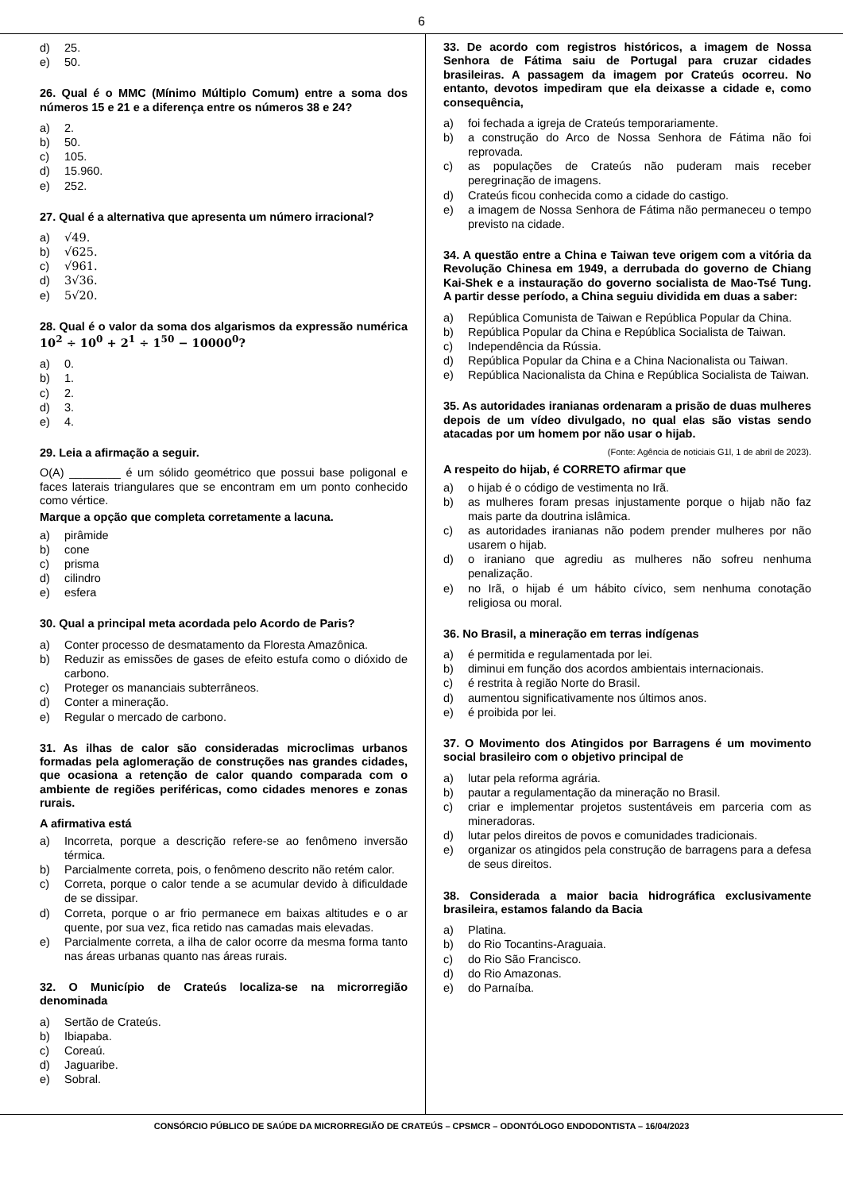6
d) 25.
e) 50.
26. Qual é o MMC (Mínimo Múltiplo Comum) entre a soma dos números 15 e 21 e a diferença entre os números 38 e 24?
a) 2.
b) 50.
c) 105.
d) 15.960.
e) 252.
27. Qual é a alternativa que apresenta um número irracional?
a) √49.
b) √625.
c) √961.
d) 3√36.
e) 5√20.
28. Qual é o valor da soma dos algarismos da expressão numérica 10<sup>2</sup> ÷ 10<sup>0</sup> + 2<sup>1</sup> ÷ 1<sup>50</sup> − 10000<sup>0</sup>?
a) 0.
b) 1.
c) 2.
d) 3.
e) 4.
29. Leia a afirmação a seguir.
O(A) ________ é um sólido geométrico que possui base poligonal e faces laterais triangulares que se encontram em um ponto conhecido como vértice.
Marque a opção que completa corretamente a lacuna.
a) pirâmide
b) cone
c) prisma
d) cilindro
e) esfera
30. Qual a principal meta acordada pelo Acordo de Paris?
a) Conter processo de desmatamento da Floresta Amazônica.
b) Reduzir as emissões de gases de efeito estufa como o dióxido de carbono.
c) Proteger os mananciais subterrâneos.
d) Conter a mineração.
e) Regular o mercado de carbono.
31. As ilhas de calor são consideradas microclimas urbanos formadas pela aglomeração de construções nas grandes cidades, que ocasiona a retenção de calor quando comparada com o ambiente de regiões periféricas, como cidades menores e zonas rurais.
A afirmativa está
a) Incorreta, porque a descrição refere-se ao fenômeno inversão térmica.
b) Parcialmente correta, pois, o fenômeno descrito não retém calor.
c) Correta, porque o calor tende a se acumular devido à dificuldade de se dissipar.
d) Correta, porque o ar frio permanece em baixas altitudes e o ar quente, por sua vez, fica retido nas camadas mais elevadas.
e) Parcialmente correta, a ilha de calor ocorre da mesma forma tanto nas áreas urbanas quanto nas áreas rurais.
32. O Município de Crateús localiza-se na microrregião denominada
a) Sertão de Crateús.
b) Ibiapaba.
c) Coreaú.
d) Jaguaribe.
e) Sobral.
33. De acordo com registros históricos, a imagem de Nossa Senhora de Fátima saiu de Portugal para cruzar cidades brasileiras. A passagem da imagem por Crateús ocorreu. No entanto, devotos impediram que ela deixasse a cidade e, como consequência,
a) foi fechada a igreja de Crateús temporariamente.
b) a construção do Arco de Nossa Senhora de Fátima não foi reprovada.
c) as populações de Crateús não puderam mais receber peregrinação de imagens.
d) Crateús ficou conhecida como a cidade do castigo.
e) a imagem de Nossa Senhora de Fátima não permaneceu o tempo previsto na cidade.
34. A questão entre a China e Taiwan teve origem com a vitória da Revolução Chinesa em 1949, a derrubada do governo de Chiang Kai-Shek e a instauração do governo socialista de Mao-Tsé Tung. A partir desse período, a China seguiu dividida em duas a saber:
a) República Comunista de Taiwan e República Popular da China.
b) República Popular da China e República Socialista de Taiwan.
c) Independência da Rússia.
d) República Popular da China e a China Nacionalista ou Taiwan.
e) República Nacionalista da China e República Socialista de Taiwan.
35. As autoridades iranianas ordenaram a prisão de duas mulheres depois de um vídeo divulgado, no qual elas são vistas sendo atacadas por um homem por não usar o hijab.
(Fonte: Agência de noticiais G1l, 1 de abril de 2023).
A respeito do hijab, é CORRETO afirmar que
a) o hijab é o código de vestimenta no Irã.
b) as mulheres foram presas injustamente porque o hijab não faz mais parte da doutrina islâmica.
c) as autoridades iranianas não podem prender mulheres por não usarem o hijab.
d) o iraniano que agrediu as mulheres não sofreu nenhuma penalização.
e) no Irã, o hijab é um hábito cívico, sem nenhuma conotação religiosa ou moral.
36. No Brasil, a mineração em terras indígenas
a) é permitida e regulamentada por lei.
b) diminui em função dos acordos ambientais internacionais.
c) é restrita à região Norte do Brasil.
d) aumentou significativamente nos últimos anos.
e) é proibida por lei.
37. O Movimento dos Atingidos por Barragens é um movimento social brasileiro com o objetivo principal de
a) lutar pela reforma agrária.
b) pautar a regulamentação da mineração no Brasil.
c) criar e implementar projetos sustentáveis em parceria com as mineradoras.
d) lutar pelos direitos de povos e comunidades tradicionais.
e) organizar os atingidos pela construção de barragens para a defesa de seus direitos.
38. Considerada a maior bacia hidrográfica exclusivamente brasileira, estamos falando da Bacia
a) Platina.
b) do Rio Tocantins-Araguaia.
c) do Rio São Francisco.
d) do Rio Amazonas.
e) do Parnaíba.
CONSÓRCIO PÚBLICO DE SAÚDE DA MICRORREGIÃO DE CRATEÚS – CPSMCR – ODONTÓLOGO ENDODONTISTA – 16/04/2023